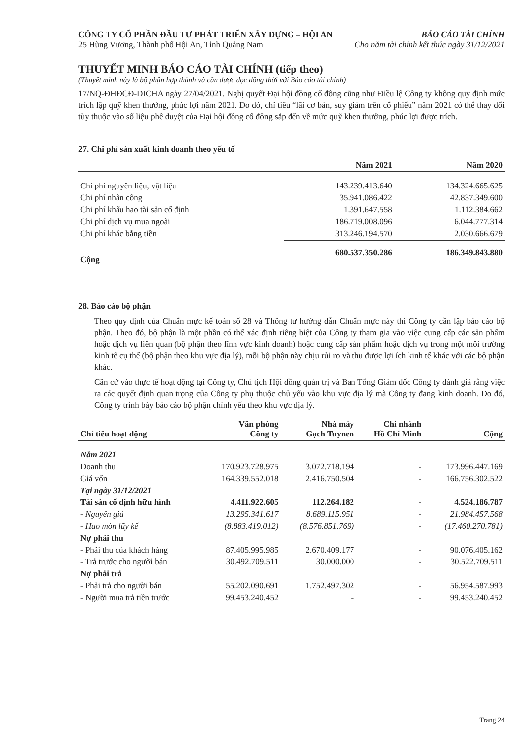CÔNG TY CỔ PHẦN ĐẦU TƯ PHÁT TRIỂN XÂY DỰNG – HỘI AN BÁO CÁO TÀI CHÍNH
25 Hùng Vương, Thành phố Hội An, Tỉnh Quảng Nam Cho năm tài chính kết thúc ngày 31/12/2021
THUYẾT MINH BÁO CÁO TÀI CHÍNH (tiếp theo)
(Thuyết minh này là bộ phận hợp thành và cần được đọc đồng thời với Báo cáo tài chính)
17/NQ-ĐHĐCĐ-DICHA ngày 27/04/2021. Nghị quyết Đại hội đồng cổ đông cũng như Điều lệ Công ty không quy định mức trích lập quỹ khen thưởng, phúc lợi năm 2021. Do đó, chỉ tiêu “lãi cơ bản, suy giảm trên cổ phiếu” năm 2021 có thể thay đổi tùy thuộc vào số liệu phê duyệt của Đại hội đồng cổ đông sắp đến về mức quỹ khen thưởng, phúc lợi được trích.
27. Chi phí sản xuất kinh doanh theo yếu tố
| | Năm 2021 | Năm 2020 |
| --- | --- | --- |
| Chi phí nguyên liệu, vật liệu | 143.239.413.640 | 134.324.665.625 |
| Chi phí nhân công | 35.941.086.422 | 42.837.349.600 |
| Chi phí khấu hao tài sản cố định | 1.391.647.558 | 1.112.384.662 |
| Chi phí dịch vụ mua ngoài | 186.719.008.096 | 6.044.777.314 |
| Chi phí khác bằng tiền | 313.246.194.570 | 2.030.666.679 |
| Cộng | 680.537.350.286 | 186.349.843.880 |
28. Báo cáo bộ phận
Theo quy định của Chuẩn mực kế toán số 28 và Thông tư hướng dẫn Chuẩn mực này thì Công ty cần lập báo cáo bộ phận. Theo đó, bộ phận là một phần có thể xác định riêng biệt của Công ty tham gia vào việc cung cấp các sản phẩm hoặc dịch vụ liên quan (bộ phận theo lĩnh vực kinh doanh) hoặc cung cấp sản phẩm hoặc dịch vụ trong một môi trường kinh tế cụ thể (bộ phận theo khu vực địa lý), mỗi bộ phận này chịu rủi ro và thu được lợi ích kinh tế khác với các bộ phận khác.
Căn cứ vào thực tế hoạt động tại Công ty, Chủ tịch Hội đồng quản trị và Ban Tổng Giám đốc Công ty đánh giá rằng việc ra các quyết định quan trọng của Công ty phụ thuộc chủ yếu vào khu vực địa lý mà Công ty đang kinh doanh. Do đó, Công ty trình bày báo cáo bộ phận chính yếu theo khu vực địa lý.
| Chỉ tiêu hoạt động | Văn phòng Công ty | Nhà máy Gạch Tuynen | Chi nhánh Hồ Chí Minh | Cộng |
| --- | --- | --- | --- | --- |
| Năm 2021 | | | | |
| Doanh thu | 170.923.728.975 | 3.072.718.194 | - | 173.996.447.169 |
| Giá vốn | 164.339.552.018 | 2.416.750.504 | - | 166.756.302.522 |
| Tại ngày 31/12/2021 | | | | |
| Tài sản cố định hữu hình | 4.411.922.605 | 112.264.182 | - | 4.524.186.787 |
| - Nguyên giá | 13.295.341.617 | 8.689.115.951 | - | 21.984.457.568 |
| - Hao mòn lũy kế | (8.883.419.012) | (8.576.851.769) | - | (17.460.270.781) |
| Nợ phải thu | | | | |
| - Phải thu của khách hàng | 87.405.995.985 | 2.670.409.177 | - | 90.076.405.162 |
| - Trả trước cho người bán | 30.492.709.511 | 30.000.000 | - | 30.522.709.511 |
| Nợ phải trả | | | | |
| - Phải trả cho người bán | 55.202.090.691 | 1.752.497.302 | - | 56.954.587.993 |
| - Người mua trả tiền trước | 99.453.240.452 | - | - | 99.453.240.452 |
Trang 24